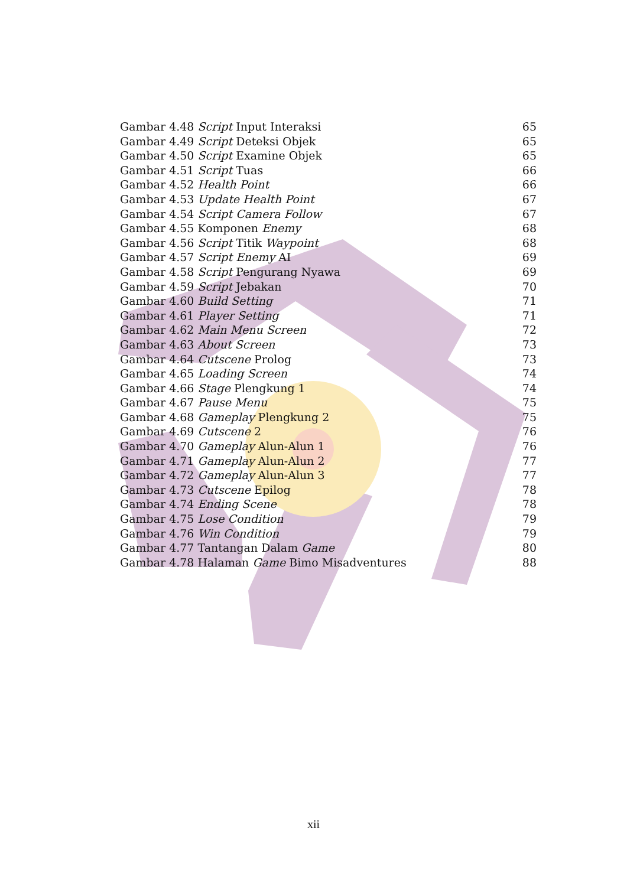Gambar 4.48 Script Input Interaksi 65
Gambar 4.49 Script Deteksi Objek 65
Gambar 4.50 Script Examine Objek 65
Gambar 4.51 Script Tuas 66
Gambar 4.52 Health Point 66
Gambar 4.53 Update Health Point 67
Gambar 4.54 Script Camera Follow 67
Gambar 4.55 Komponen Enemy 68
Gambar 4.56 Script Titik Waypoint 68
Gambar 4.57 Script Enemy AI 69
Gambar 4.58 Script Pengurang Nyawa 69
Gambar 4.59 Script Jebakan 70
Gambar 4.60 Build Setting 71
Gambar 4.61 Player Setting 71
Gambar 4.62 Main Menu Screen 72
Gambar 4.63 About Screen 73
Gambar 4.64 Cutscene Prolog 73
Gambar 4.65 Loading Screen 74
Gambar 4.66 Stage Plengkung 1 74
Gambar 4.67 Pause Menu 75
Gambar 4.68 Gameplay Plengkung 2 75
Gambar 4.69 Cutscene 2 76
Gambar 4.70 Gameplay Alun-Alun 1 76
Gambar 4.71 Gameplay Alun-Alun 2 77
Gambar 4.72 Gameplay Alun-Alun 3 77
Gambar 4.73 Cutscene Epilog 78
Gambar 4.74 Ending Scene 78
Gambar 4.75 Lose Condition 79
Gambar 4.76 Win Condition 79
Gambar 4.77 Tantangan Dalam Game 80
Gambar 4.78 Halaman Game Bimo Misadventures 88
xii